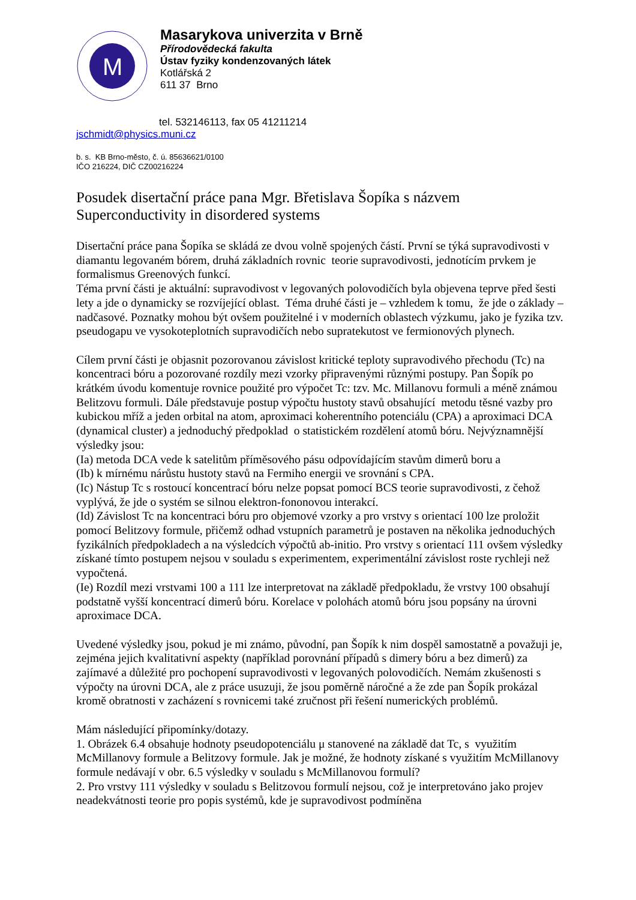M
Masarykova univerzita v Brně
Přírodovědecká fakulta
Ústav fyziky kondenzovaných látek
Kotlářská 2
611 37 Brno
tel. 532146113, fax 05 41211214
jschmidt@physics.muni.cz
b. s. KB Brno-město, č. ú. 85636621/0100
IČO 216224, DIČ CZ00216224
Posudek disertační práce pana Mgr. Břetislava Šopíka s názvem
Superconductivity in disordered systems
Disertační práce pana Šopíka se skládá ze dvou volně spojených částí. První se týká supravodivosti v diamantu legovaném bórem, druhá základních rovnic teorie supravodivosti, jednotícím prvkem je formalismus Greenových funkcí.
Téma první části je aktuální: supravodivost v legovaných polovodičích byla objevena teprve před šesti lety a jde o dynamicky se rozvíjející oblast. Téma druhé části je – vzhledem k tomu, že jde o základy – nadčasové. Poznatky mohou být ovšem použitelné i v moderních oblastech výzkumu, jako je fyzika tzv. pseudogapu ve vysokoteplotních supravodičích nebo supratekutost ve fermionových plynech.
Cílem první části je objasnit pozorovanou závislost kritické teploty supravodivého přechodu (Tc) na koncentraci bóru a pozorované rozdíly mezi vzorky připravenými různými postupy. Pan Šopík po krátkém úvodu komentuje rovnice použité pro výpočet Tc: tzv. Mc. Millanovu formuli a méně známou Belitzovu formuli. Dále představuje postup výpočtu hustoty stavů obsahující metodu těsné vazby pro kubickou mříž a jeden orbital na atom, aproximaci koherentního potenciálu (CPA) a aproximaci DCA (dynamical cluster) a jednoduchý předpoklad o statistickém rozdělení atomů bóru. Nejvýznamnější výsledky jsou:
(Ia) metoda DCA vede k satelitům příměsového pásu odpovídajícím stavům dimerů boru a
(Ib) k mírnému nárůstu hustoty stavů na Fermiho energii ve srovnání s CPA.
(Ic) Nástup Tc s rostoucí koncentrací bóru nelze popsat pomocí BCS teorie supravodivosti, z čehož vyplývá, že jde o systém se silnou elektron-fononovou interakcí.
(Id) Závislost Tc na koncentraci bóru pro objemové vzorky a pro vrstvy s orientací 100 lze proložit pomocí Belitzovy formule, přičemž odhad vstupních parametrů je postaven na několika jednoduchých fyzikálních předpokladech a na výsledcích výpočtů ab-initio. Pro vrstvy s orientací 111 ovšem výsledky získané tímto postupem nejsou v souladu s experimentem, experimentální závislost roste rychleji než vypočtená.
(Ie) Rozdíl mezi vrstvami 100 a 111 lze interpretovat na základě předpokladu, že vrstvy 100 obsahují podstatně vyšší koncentrací dimerů bóru. Korelace v polohách atomů bóru jsou popsány na úrovni aproximace DCA.
Uvedené výsledky jsou, pokud je mi známo, původní, pan Šopík k nim dospěl samostatně a považuji je, zejména jejich kvalitativní aspekty (například porovnání případů s dimery bóru a bez dimerů) za zajímavé a důležité pro pochopení supravodivosti v legovaných polovodičích. Nemám zkušenosti s výpočty na úrovni DCA, ale z práce usuzuji, že jsou poměrně náročné a že zde pan Šopík prokázal kromě obratnosti v zacházení s rovnicemi také zručnost při řešení numerických problémů.
Mám následující připomínky/dotazy.
1. Obrázek 6.4 obsahuje hodnoty pseudopotenciálu μ stanovené na základě dat Tc, s využitím McMillanovy formule a Belitzovy formule. Jak je možné, že hodnoty získané s využitím McMillanovy formule nedávají v obr. 6.5 výsledky v souladu s McMillanovou formulí?
2. Pro vrstvy 111 výsledky v souladu s Belitzovou formulí nejsou, což je interpretováno jako projev neadekvátnosti teorie pro popis systémů, kde je supravodivost podmíněna